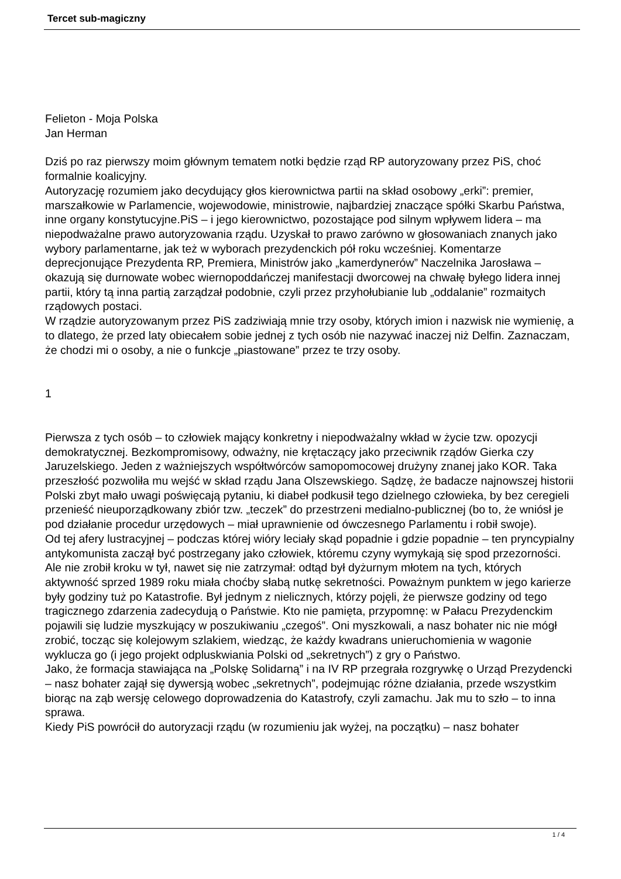Tercet sub-magiczny
Felieton - Moja Polska
Jan Herman
Dziś po raz pierwszy moim głównym tematem notki będzie rząd RP autoryzowany przez PiS, choć formalnie koalicyjny.
Autoryzację rozumiem jako decydujący głos kierownictwa partii na skład osobowy „erki”: premier, marszałkowie w Parlamencie, wojewodowie, ministrowie, najbardziej znaczące spółki Skarbu Państwa, inne organy konstytucyjne.PiS – i jego kierownictwo, pozostające pod silnym wpływem lidera – ma niepodważalne prawo autoryzowania rządu. Uzyskał to prawo zarówno w głosowaniach znanych jako wybory parlamentarne, jak też w wyborach prezydenckich pół roku wcześniej. Komentarze deprecjonujące Prezydenta RP, Premiera, Ministrów jako „kamerdynerów” Naczelnika Jarosława – okazują się durnowate wobec wiernopoddańczej manifestacji dworcowej na chwałę byłego lidera innej partii, który tą inna partią zarządzał podobnie, czyli przez przyhołubianie lub „oddalanie” rozmaitych rządowych postaci.
W rządzie autoryzowanym przez PiS zadziwiają mnie trzy osoby, których imion i nazwisk nie wymienię, a to dlatego, że przed laty obiecałem sobie jednej z tych osób nie nazywać inaczej niż Delfin. Zaznaczam, że chodzi mi o osoby, a nie o funkcje „piastowane” przez te trzy osoby.
1
Pierwsza z tych osób – to człowiek mający konkretny i niepodważalny wkład w życie tzw. opozycji demokratycznej. Bezkompromisowy, odważny, nie krętaczący jako przeciwnik rządów Gierka czy Jaruzelskiego. Jeden z ważniejszych współtwórców samopomocowej drużyny znanej jako KOR. Taka przeszłość pozwoliła mu wejść w skład rządu Jana Olszewskiego. Sądzę, że badacze najnowszej historii Polski zbyt mało uwagi poświęcają pytaniu, ki diabeł podkusił tego dzielnego człowieka, by bez ceregieli przenieść nieuporządkowany zbiór tzw. „teczek” do przestrzeni medialno-publicznej (bo to, że wniósł je pod działanie procedur urzędowych – miał uprawnienie od ówczesnego Parlamentu i robił swoje).
Od tej afery lustracyjnej – podczas której wióry leciały skąd popadnie i gdzie popadnie – ten pryncypialny antykomunista zaczął być postrzegany jako człowiek, któremu czyny wymykają się spod przezorności. Ale nie zrobił kroku w tył, nawet się nie zatrzymał: odtąd był dyżurnym młotem na tych, których aktywność sprzed 1989 roku miała choćby słabą nutkę sekretności. Poważnym punktem w jego karierze były godziny tuż po Katastrofie. Był jednym z nielicznych, którzy pojęli, że pierwsze godziny od tego tragicznego zdarzenia zadecydują o Państwie. Kto nie pamięta, przypomnę: w Pałacu Prezydenckim pojawili się ludzie myszkujący w poszukiwaniu „czegoś”. Oni myszkowali, a nasz bohater nic nie mógł zrobić, tocząc się kolejowym szlakiem, wiedząc, że każdy kwadrans unieruchomienia w wagonie wyklucza go (i jego projekt odpluskwiania Polski od „sekretnych”) z gry o Państwo.
Jako, że formacja stawiająca na „Polskę Solidarną” i na IV RP przegrała rozgrywkę o Urząd Prezydencki – nasz bohater zajął się dywersją wobec „sekretnych”, podejmując różne działania, przede wszystkim biorąc na ząb wersję celowego doprowadzenia do Katastrofy, czyli zamachu. Jak mu to szło – to inna sprawa.
Kiedy PiS powrócił do autoryzacji rządu (w rozumieniu jak wyżej, na początku) – nasz bohater
1 / 4